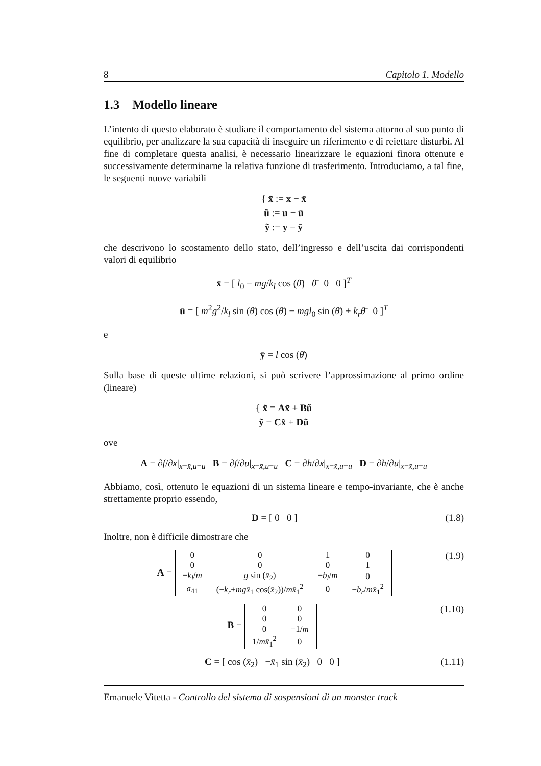8 Capitolo 1. Modello
1.3 Modello lineare
L’intento di questo elaborato è studiare il comportamento del sistema attorno al suo punto di equilibrio, per analizzare la sua capacità di inseguire un riferimento e di reiettare disturbi. Al fine di completare questa analisi, è necessario linearizzare le equazioni finora ottenute e successivamente determinarne la relativa funzione di trasferimento. Introduciamo, a tal fine, le seguenti nuove variabili
{ x̃ := x − x̄
ũ := u − ū
ỹ := y − ȳ
che descrivono lo scostamento dello stato, dell’ingresso e dell’uscita dai corrispondenti valori di equilibrio
x̄ = [ l<sub>0</sub> − mg/k<sub>l</sub> cos (θ̄) θ̄ 0 0 ]<sup>T</sup>
ū = [ m<sup>2</sup>g<sup>2</sup>/k<sub>l</sub> sin (θ̄) cos (θ̄) − mgl<sub>0</sub> sin (θ̄) + k<sub>r</sub>θ̄ 0 ]<sup>T</sup>
e
ȳ = l cos (θ̄)
Sulla base di queste ultime relazioni, si può scrivere l’approssimazione al primo ordine (lineare)
{ x̃̇ = Ax̃ + Bũ
ỹ = Cx̃ + Dũ
ove
A = ∂f/∂x|<sub>x=x̄,u=ū</sub> B = ∂f/∂u|<sub>x=x̄,u=ū</sub> C = ∂h/∂x|<sub>x=x̄,u=ū</sub> D = ∂h/∂u|<sub>x=x̄,u=ū</sub>
Abbiamo, così, ottenuto le equazioni di un sistema lineare e tempo-invariante, che è anche strettamente proprio essendo,
D = [ 0 0 ] (1.8)
Inoltre, non è difficile dimostrare che
A =
| 0 | 0 | 1 | 0 |
| 0 | 0 | 0 | 1 |
| − k<sub>l</sub> / m | g sin ( x̄<sub>2</sub>) | − b<sub>l</sub> / m | 0 |
| a<sub>41</sub> | (− k<sub>r</sub> + mgx̄<sub>1</sub> cos( x̄<sub>2</sub>))/ mx̄<sub>1</sub><sup>2</sup> | 0 | − b<sub>r</sub> / mx̄<sub>1</sub><sup>2</sup> |
(1.9)
B =
| 0 | 0 |
| 0 | 0 |
| 0 | −1/ m |
| 1/ mx̄<sub>1</sub><sup>2</sup> | 0 |
(1.10)
C = [ cos (x̄<sub>2</sub>) −x̄<sub>1</sub> sin (x̄<sub>2</sub>) 0 0 ] (1.11)
Emanuele Vitetta - Controllo del sistema di sospensioni di un monster truck